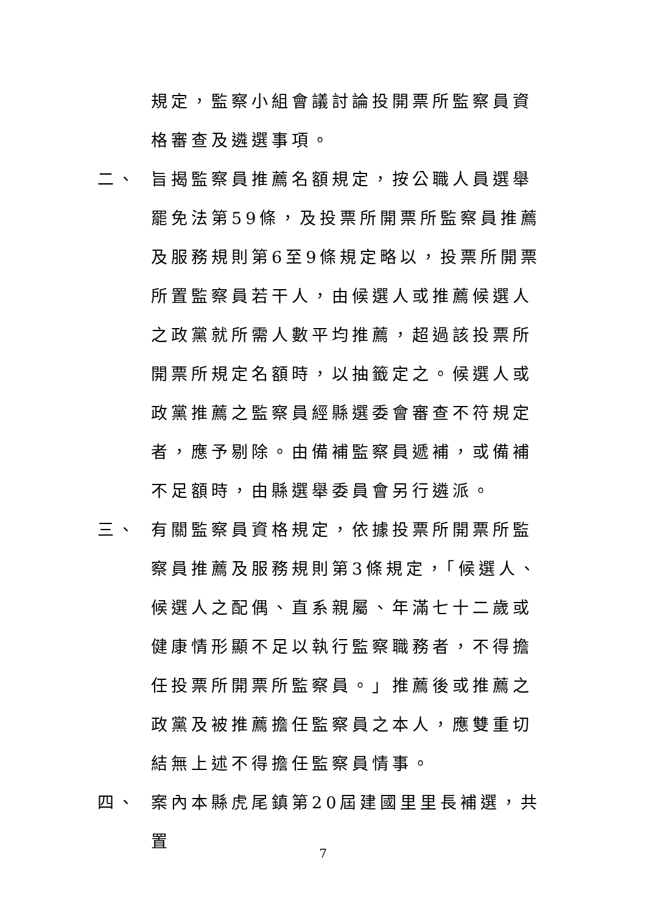規定，監察小組會議討論投開票所監察員資格審查及遴選事項。
二、 旨揭監察員推薦名額規定，按公職人員選舉罷免法第59條，及投票所開票所監察員推薦及服務規則第6至9條規定略以，投票所開票所置監察員若干人，由候選人或推薦候選人之政黨就所需人數平均推薦，超過該投票所開票所規定名額時，以抽籤定之。候選人或政黨推薦之監察員經縣選委會審查不符規定者，應予剔除。由備補監察員遞補，或備補不足額時，由縣選舉委員會另行遴派。
三、 有關監察員資格規定，依據投票所開票所監察員推薦及服務規則第3條規定，「候選人、候選人之配偶、直系親屬、年滿七十二歲或健康情形顯不足以執行監察職務者，不得擔任投票所開票所監察員。」推薦後或推薦之政黨及被推薦擔任監察員之本人，應雙重切結無上述不得擔任監察員情事。
四、 案內本縣虎尾鎮第20屆建國里里長補選，共置
7